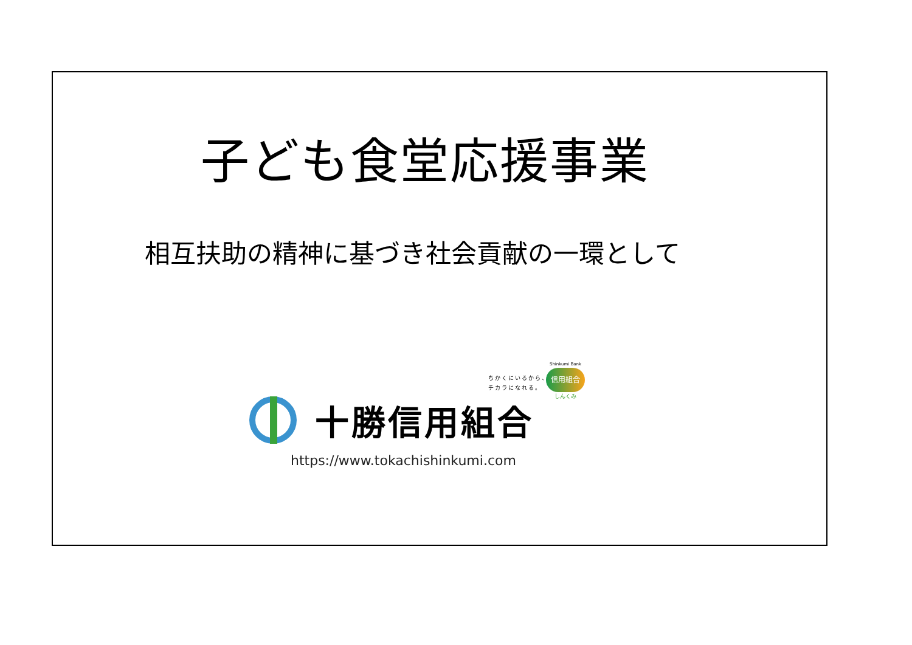子ども食堂応援事業
相互扶助の精神に基づき社会貢献の一環として
ちかくにいるから、
チカラになれる。
Shinkumi Bank
信用組合
しんくみ
十勝信用組合
https://www.tokachishinkumi.com